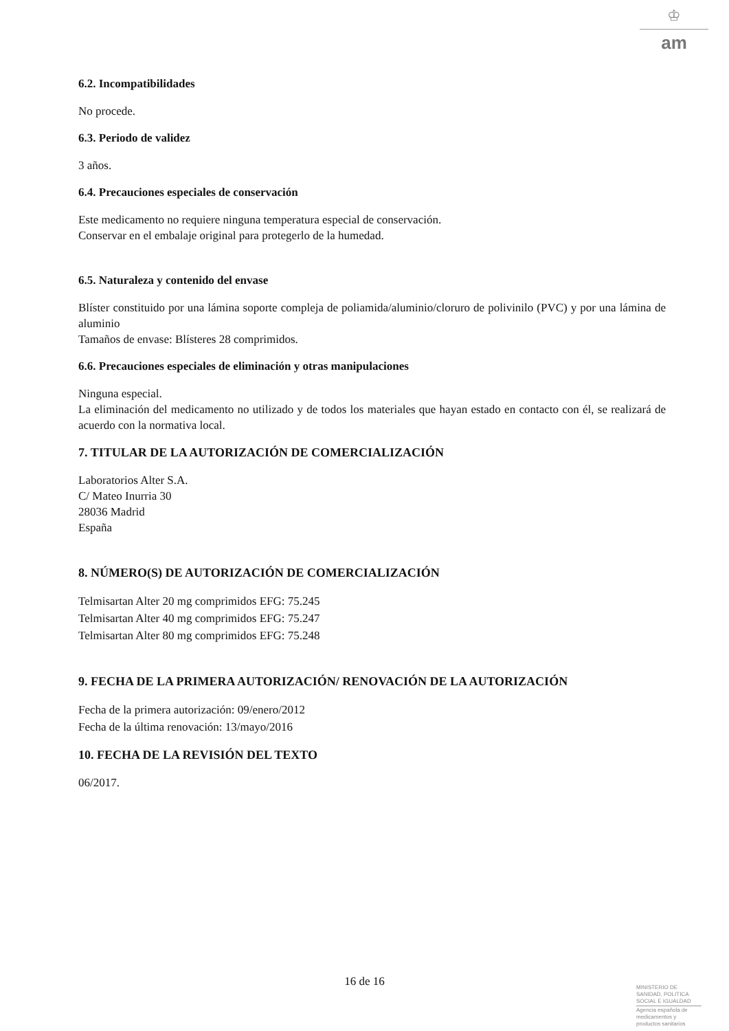♔
am
6.2. Incompatibilidades
No procede.
6.3. Periodo de validez
3 años.
6.4. Precauciones especiales de conservación
Este medicamento no requiere ninguna temperatura especial de conservación.
Conservar en el embalaje original para protegerlo de la humedad.
6.5. Naturaleza y contenido del envase
Blíster constituido por una lámina soporte compleja de poliamida/aluminio/cloruro de polivinilo (PVC) y por una lámina de aluminio
Tamaños de envase: Blísteres 28 comprimidos.
6.6. Precauciones especiales de eliminación y otras manipulaciones
Ninguna especial.
La eliminación del medicamento no utilizado y de todos los materiales que hayan estado en contacto con él, se realizará de acuerdo con la normativa local.
7. TITULAR DE LA AUTORIZACIÓN DE COMERCIALIZACIÓN
Laboratorios Alter S.A.
C/ Mateo Inurria 30
28036 Madrid
España
8. NÚMERO(S) DE AUTORIZACIÓN DE COMERCIALIZACIÓN
Telmisartan Alter 20 mg comprimidos EFG: 75.245
Telmisartan Alter 40 mg comprimidos EFG: 75.247
Telmisartan Alter 80 mg comprimidos EFG: 75.248
9. FECHA DE LA PRIMERA AUTORIZACIÓN/ RENOVACIÓN DE LA AUTORIZACIÓN
Fecha de la primera autorización: 09/enero/2012
Fecha de la última renovación: 13/mayo/2016
10. FECHA DE LA REVISIÓN DEL TEXTO
06/2017.
16 de 16
MINISTERIO DE
SANIDAD, POLITICA
SOCIAL E IGUALDAD
Agencia española de
medicamentos y
productos sanitarios